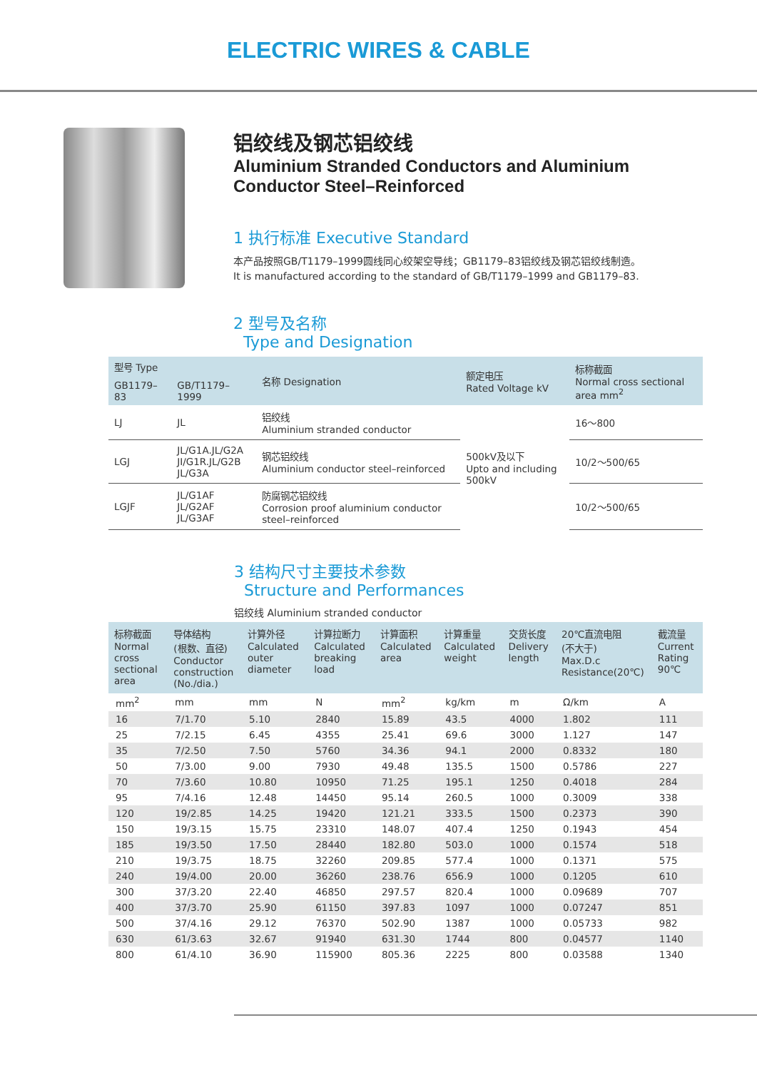ELECTRIC WIRES & CABLE
铝绞线及钢芯铝绞线
Aluminium Stranded Conductors and Aluminium
Conductor Steel–Reinforced
1 执行标准 Executive Standard
本产品按照GB/T1179–1999圆线同心绞架空导线；GB1179–83铝绞线及钢芯铝绞线制造。
It is manufactured according to the standard of GB/T1179–1999 and GB1179–83.
2 型号及名称
Type and Designation
| 型号 Type | | 名称 Designation | 额定电压 Rated Voltage kV | 标称截面 Normal cross sectional area mm<sup>2</sup> |
| --- | --- | --- | --- | --- |
| GB1179–83 | GB/T1179–1999 | | | |
| LJ | JL | 铝绞线 Aluminium stranded conductor | 500kV及以下 Upto and including 500kV | 16～800 |
| LGJ | JL/G1A.JL/G2A JI/G1R.JL/G2B JL/G3A | 钢芯铝绞线 Aluminium conductor steel–reinforced | | 10/2～500/65 |
| LGJF | JL/G1AF JL/G2AF JL/G3AF | 防腐钢芯铝绞线 Corrosion proof aluminium conductor steel–reinforced | | 10/2～500/65 |
3 结构尺寸主要技术参数
Structure and Performances
铝绞线 Aluminium stranded conductor
| 标称截面 Normal cross sectional area | 导体结构 (根数、直径) Conductor construction (No./dia.) | 计算外径 Calculated outer diameter | 计算拉断力 Calculated breaking load | 计算面积 Calculated area | 计算重量 Calculated weight | 交货长度 Delivery length | 20℃直流电阻 (不大于) Max.D.c Resistance(20℃) | 截流量 Current Rating 90℃ |
| --- | --- | --- | --- | --- | --- | --- | --- | --- |
| mm<sup>2</sup> | mm | mm | N | mm<sup>2</sup> | kg/km | m | Ω/km | A |
| 16 | 7/1.70 | 5.10 | 2840 | 15.89 | 43.5 | 4000 | 1.802 | 111 |
| 25 | 7/2.15 | 6.45 | 4355 | 25.41 | 69.6 | 3000 | 1.127 | 147 |
| 35 | 7/2.50 | 7.50 | 5760 | 34.36 | 94.1 | 2000 | 0.8332 | 180 |
| 50 | 7/3.00 | 9.00 | 7930 | 49.48 | 135.5 | 1500 | 0.5786 | 227 |
| 70 | 7/3.60 | 10.80 | 10950 | 71.25 | 195.1 | 1250 | 0.4018 | 284 |
| 95 | 7/4.16 | 12.48 | 14450 | 95.14 | 260.5 | 1000 | 0.3009 | 338 |
| 120 | 19/2.85 | 14.25 | 19420 | 121.21 | 333.5 | 1500 | 0.2373 | 390 |
| 150 | 19/3.15 | 15.75 | 23310 | 148.07 | 407.4 | 1250 | 0.1943 | 454 |
| 185 | 19/3.50 | 17.50 | 28440 | 182.80 | 503.0 | 1000 | 0.1574 | 518 |
| 210 | 19/3.75 | 18.75 | 32260 | 209.85 | 577.4 | 1000 | 0.1371 | 575 |
| 240 | 19/4.00 | 20.00 | 36260 | 238.76 | 656.9 | 1000 | 0.1205 | 610 |
| 300 | 37/3.20 | 22.40 | 46850 | 297.57 | 820.4 | 1000 | 0.09689 | 707 |
| 400 | 37/3.70 | 25.90 | 61150 | 397.83 | 1097 | 1000 | 0.07247 | 851 |
| 500 | 37/4.16 | 29.12 | 76370 | 502.90 | 1387 | 1000 | 0.05733 | 982 |
| 630 | 61/3.63 | 32.67 | 91940 | 631.30 | 1744 | 800 | 0.04577 | 1140 |
| 800 | 61/4.10 | 36.90 | 115900 | 805.36 | 2225 | 800 | 0.03588 | 1340 |